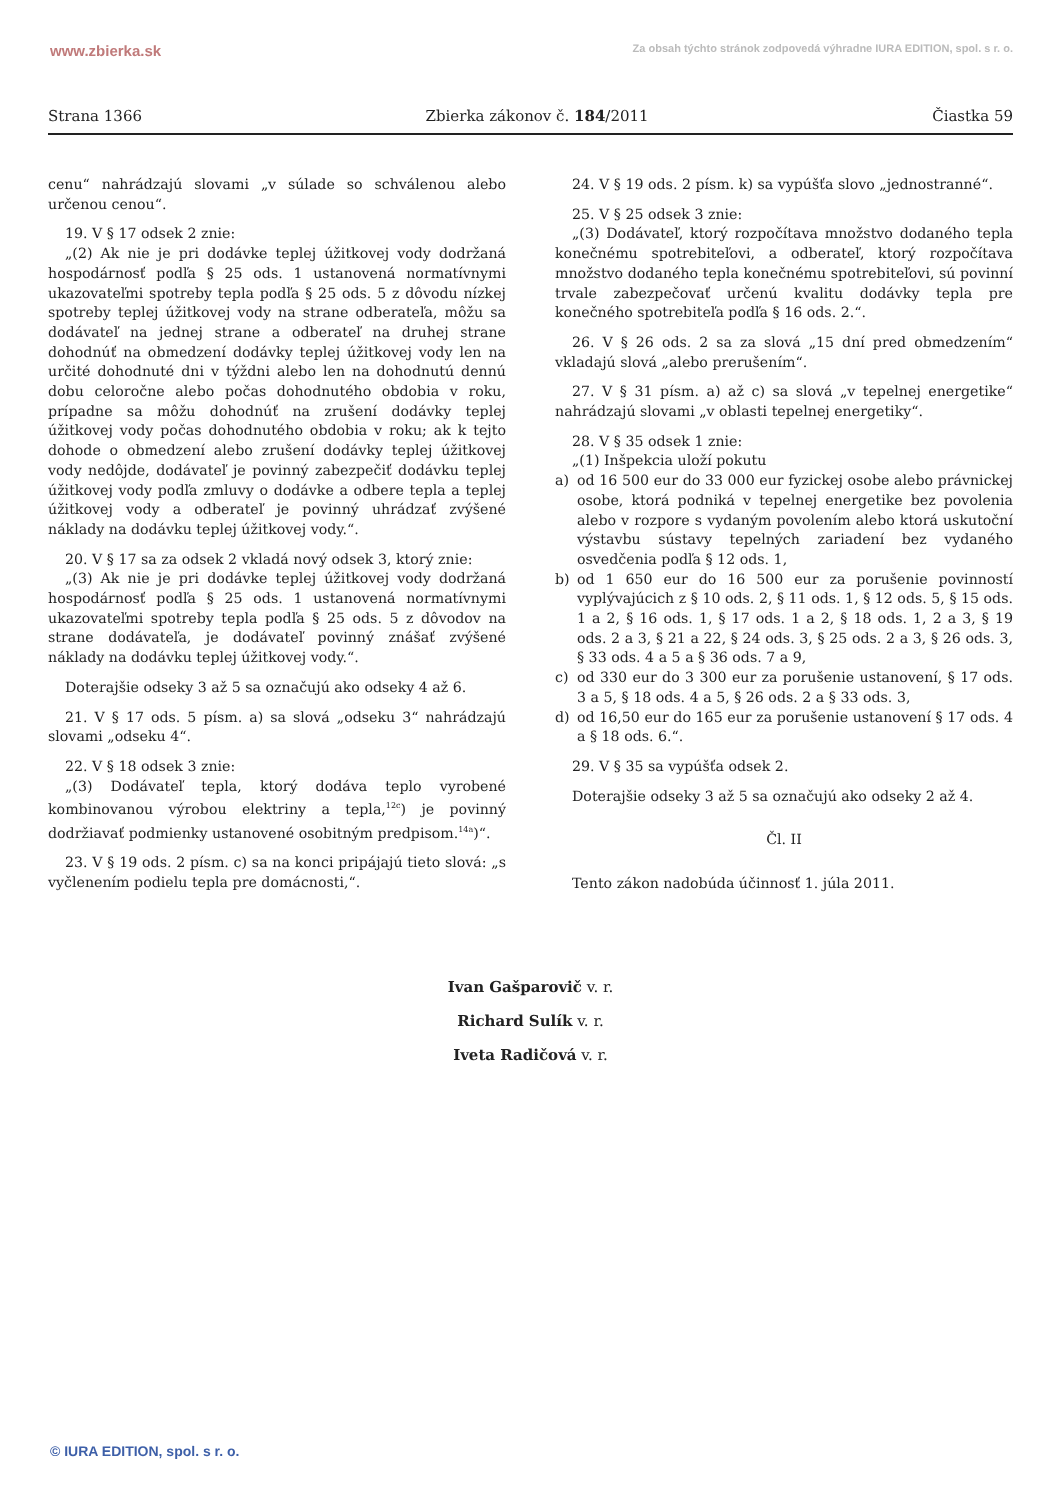www.zbierka.sk Za obsah týchto stránok zodpovedá výhradne IURA EDITION, spol. s r. o.
Strana 1366 Zbierka zákonov č. 184/2011 Čiastka 59
cenu“ nahrádzajú slovami „v súlade so schválenou alebo určenou cenou“.
19. V § 17 odsek 2 znie:
„(2) Ak nie je pri dodávke teplej úžitkovej vody dodržaná hospodárnosť podľa § 25 ods. 1 ustanovená normatívnymi ukazovateľmi spotreby tepla podľa § 25 ods. 5 z dôvodu nízkej spotreby teplej úžitkovej vody na strane odberateľa, môžu sa dodávateľ na jednej strane a odberateľ na druhej strane dohodnúť na obmedzení dodávky teplej úžitkovej vody len na určité dohodnuté dni v týždni alebo len na dohodnutú dennú dobu celoročne alebo počas dohodnutého obdobia v roku, prípadne sa môžu dohodnúť na zrušení dodávky teplej úžitkovej vody počas dohodnutého obdobia v roku; ak k tejto dohode o obmedzení alebo zrušení dodávky teplej úžitkovej vody nedôjde, dodávateľ je povinný zabezpečiť dodávku teplej úžitkovej vody podľa zmluvy o dodávke a odbere tepla a teplej úžitkovej vody a odberateľ je povinný uhrádzať zvýšené náklady na dodávku teplej úžitkovej vody.“.
20. V § 17 sa za odsek 2 vkladá nový odsek 3, ktorý znie:
„(3) Ak nie je pri dodávke teplej úžitkovej vody dodržaná hospodárnosť podľa § 25 ods. 1 ustanovená normatívnymi ukazovateľmi spotreby tepla podľa § 25 ods. 5 z dôvodov na strane dodávateľa, je dodávateľ povinný znášať zvýšené náklady na dodávku teplej úžitkovej vody.“.
Doterajšie odseky 3 až 5 sa označujú ako odseky 4 až 6.
21. V § 17 ods. 5 písm. a) sa slová „odseku 3“ nahrádzajú slovami „odseku 4“.
22. V § 18 odsek 3 znie:
„(3) Dodávateľ tepla, ktorý dodáva teplo vyrobené kombinovanou výrobou elektriny a tepla,<sup>12c</sup>) je povinný dodržiavať podmienky ustanovené osobitným predpisom.<sup>14a</sup>)“.
23. V § 19 ods. 2 písm. c) sa na konci pripájajú tieto slová: „s vyčlenením podielu tepla pre domácnosti,“.
24. V § 19 ods. 2 písm. k) sa vypúšťa slovo „jednostranné“.
25. V § 25 odsek 3 znie:
„(3) Dodávateľ, ktorý rozpočítava množstvo dodaného tepla konečnému spotrebiteľovi, a odberateľ, ktorý rozpočítava množstvo dodaného tepla konečnému spotrebiteľovi, sú povinní trvale zabezpečovať určenú kvalitu dodávky tepla pre konečného spotrebiteľa podľa § 16 ods. 2.“.
26. V § 26 ods. 2 sa za slová „15 dní pred obmedzením“ vkladajú slová „alebo prerušením“.
27. V § 31 písm. a) až c) sa slová „v tepelnej energetike“ nahrádzajú slovami „v oblasti tepelnej energetiky“.
28. V § 35 odsek 1 znie:
„(1) Inšpekcia uloží pokutu
a) od 16 500 eur do 33 000 eur fyzickej osobe alebo právnickej osobe, ktorá podniká v tepelnej energetike bez povolenia alebo v rozpore s vydaným povolením alebo ktorá uskutoční výstavbu sústavy tepelných zariadení bez vydaného osvedčenia podľa § 12 ods. 1,
b) od 1 650 eur do 16 500 eur za porušenie povinností vyplývajúcich z § 10 ods. 2, § 11 ods. 1, § 12 ods. 5, § 15 ods. 1 a 2, § 16 ods. 1, § 17 ods. 1 a 2, § 18 ods. 1, 2 a 3, § 19 ods. 2 a 3, § 21 a 22, § 24 ods. 3, § 25 ods. 2 a 3, § 26 ods. 3, § 33 ods. 4 a 5 a § 36 ods. 7 a 9,
c) od 330 eur do 3 300 eur za porušenie ustanovení, § 17 ods. 3 a 5, § 18 ods. 4 a 5, § 26 ods. 2 a § 33 ods. 3,
d) od 16,50 eur do 165 eur za porušenie ustanovení § 17 ods. 4 a § 18 ods. 6.“.
29. V § 35 sa vypúšťa odsek 2.
Doterajšie odseky 3 až 5 sa označujú ako odseky 2 až 4.
Čl. II
Tento zákon nadobúda účinnosť 1. júla 2011.
Ivan Gašparovič v. r.
Richard Sulík v. r.
Iveta Radičová v. r.
© IURA EDITION, spol. s r. o.